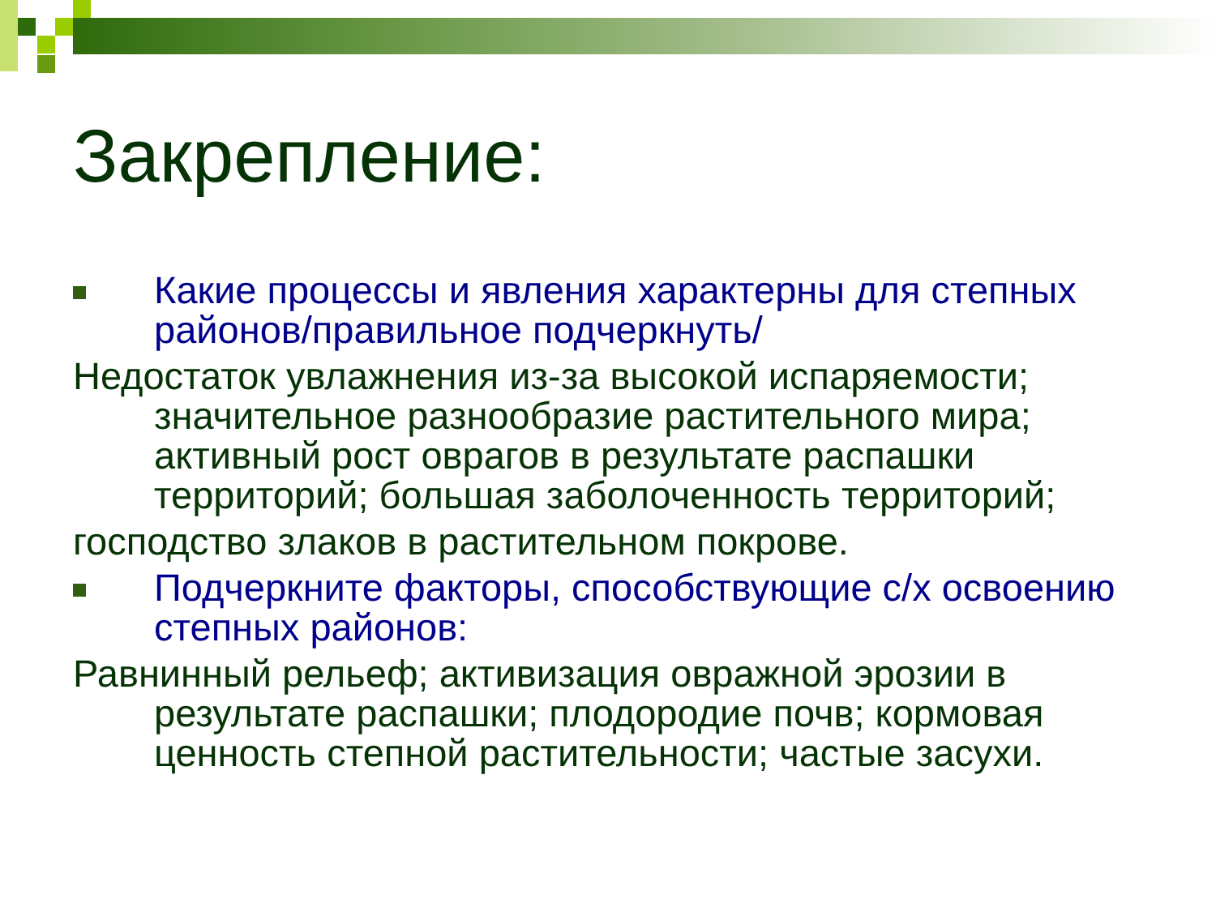Закрепление:
Какие процессы и явления характерны для степных районов/правильное подчеркнуть/
Недостаток увлажнения из-за высокой испаряемости; значительное разнообразие растительного мира; активный рост оврагов в результате распашки территорий; большая заболоченность территорий;
господство злаков в растительном покрове.
Подчеркните факторы, способствующие с/х освоению степных районов:
Равнинный рельеф; активизация овражной эрозии в результате распашки; плодородие почв; кормовая ценность степной растительности; частые засухи.